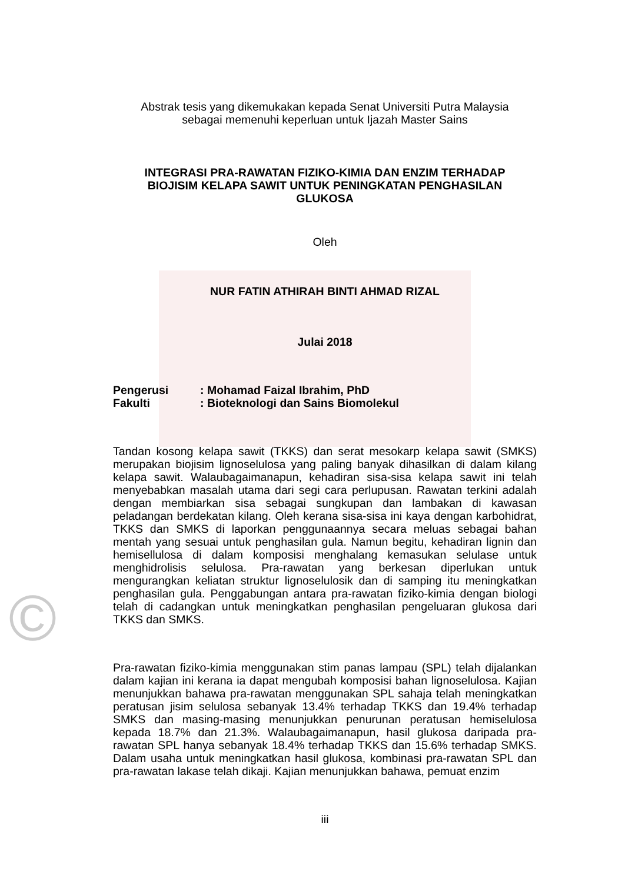©
Abstrak tesis yang dikemukakan kepada Senat Universiti Putra Malaysia
sebagai memenuhi keperluan untuk Ijazah Master Sains
INTEGRASI PRA-RAWATAN FIZIKO-KIMIA DAN ENZIM TERHADAP
BIOJISIM KELAPA SAWIT UNTUK PENINGKATAN PENGHASILAN
GLUKOSA
Oleh
NUR FATIN ATHIRAH BINTI AHMAD RIZAL
Julai 2018
Pengerusi: Mohamad Faizal Ibrahim, PhD
Fakulti: Bioteknologi dan Sains Biomolekul
Tandan kosong kelapa sawit (TKKS) dan serat mesokarp kelapa sawit (SMKS) merupakan biojisim lignoselulosa yang paling banyak dihasilkan di dalam kilang kelapa sawit. Walaubagaimanapun, kehadiran sisa-sisa kelapa sawit ini telah menyebabkan masalah utama dari segi cara perlupusan. Rawatan terkini adalah dengan membiarkan sisa sebagai sungkupan dan lambakan di kawasan peladangan berdekatan kilang. Oleh kerana sisa-sisa ini kaya dengan karbohidrat, TKKS dan SMKS di laporkan penggunaannya secara meluas sebagai bahan mentah yang sesuai untuk penghasilan gula. Namun begitu, kehadiran lignin dan hemisellulosa di dalam komposisi menghalang kemasukan selulase untuk menghidrolisis selulosa. Pra-rawatan yang berkesan diperlukan untuk mengurangkan keliatan struktur lignoselulosik dan di samping itu meningkatkan penghasilan gula. Penggabungan antara pra-rawatan fiziko-kimia dengan biologi telah di cadangkan untuk meningkatkan penghasilan pengeluaran glukosa dari TKKS dan SMKS.
Pra-rawatan fiziko-kimia menggunakan stim panas lampau (SPL) telah dijalankan dalam kajian ini kerana ia dapat mengubah komposisi bahan lignoselulosa. Kajian menunjukkan bahawa pra-rawatan menggunakan SPL sahaja telah meningkatkan peratusan jisim selulosa sebanyak 13.4% terhadap TKKS dan 19.4% terhadap SMKS dan masing-masing menunjukkan penurunan peratusan hemiselulosa kepada 18.7% dan 21.3%. Walaubagaimanapun, hasil glukosa daripada pra-rawatan SPL hanya sebanyak 18.4% terhadap TKKS dan 15.6% terhadap SMKS. Dalam usaha untuk meningkatkan hasil glukosa, kombinasi pra-rawatan SPL dan pra-rawatan lakase telah dikaji. Kajian menunjukkan bahawa, pemuat enzim
iii